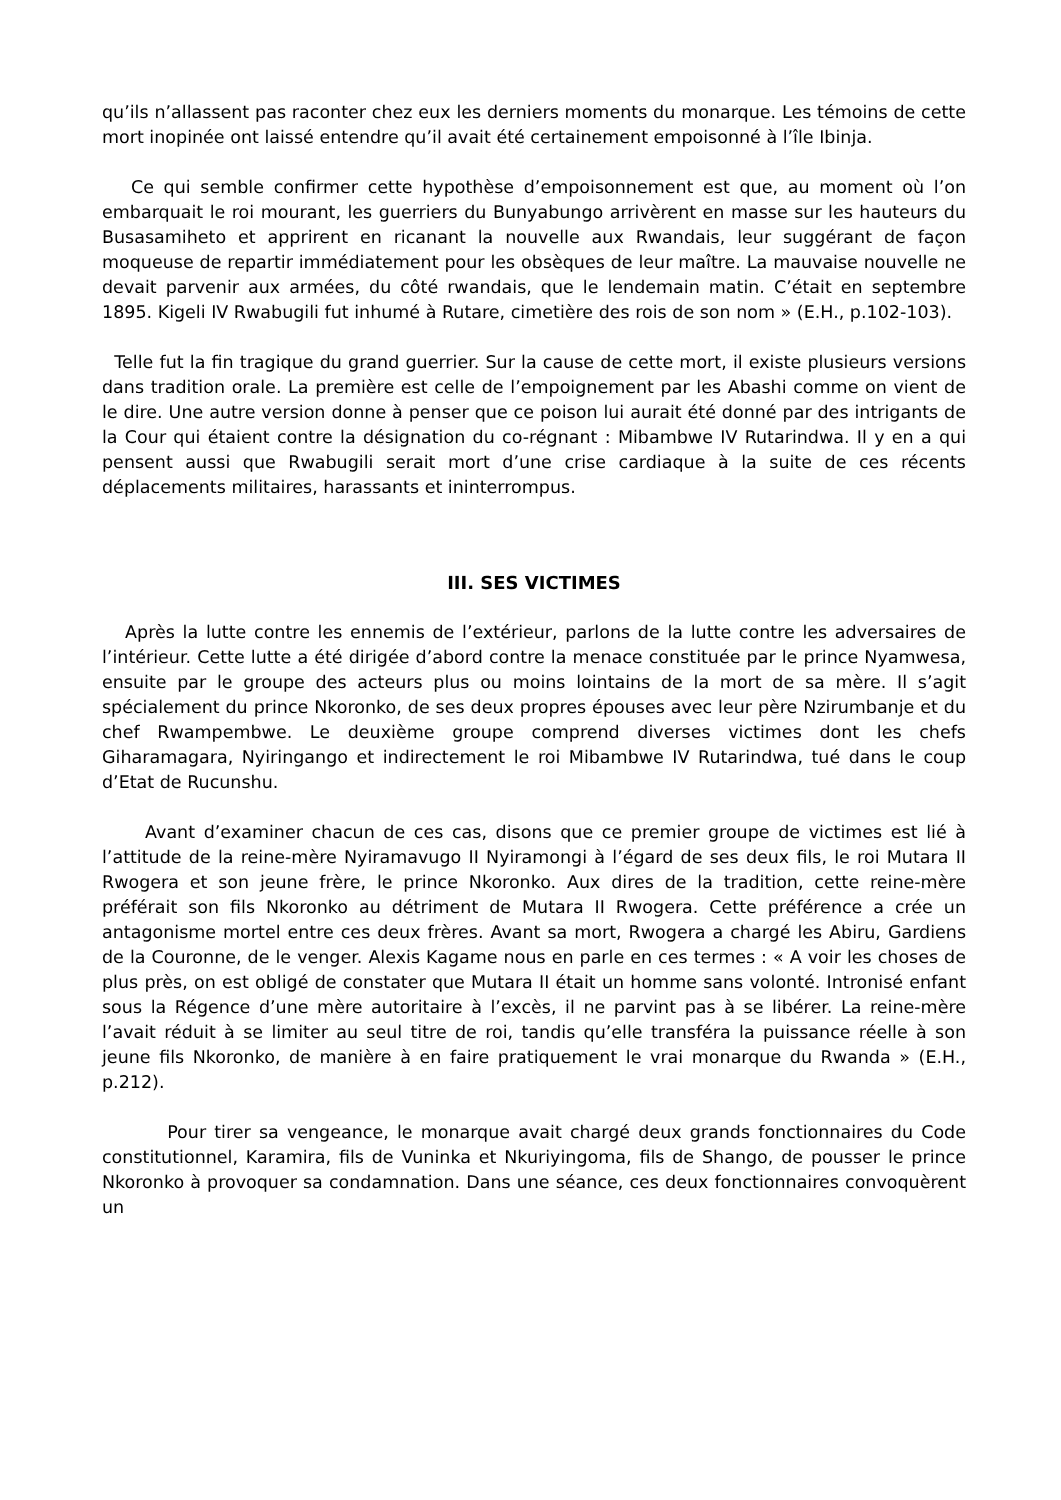qu’ils n’allassent pas raconter chez eux les derniers moments du monarque. Les témoins de cette mort inopinée ont laissé entendre qu’il avait été certainement empoisonné à l’île Ibinja.
Ce qui semble confirmer cette hypothèse d’empoisonnement est que, au moment où l’on embarquait le roi mourant, les guerriers du Bunyabungo arrivèrent en masse sur les hauteurs du Busasamiheto et apprirent en ricanant la nouvelle aux Rwandais, leur suggérant de façon moqueuse de repartir immédiatement pour les obsèques de leur maître. La mauvaise nouvelle ne devait parvenir aux armées, du côté rwandais, que le lendemain matin. C’était en septembre 1895. Kigeli IV Rwabugili fut inhumé à Rutare, cimetière des rois de son nom » (E.H., p.102-103).
Telle fut la fin tragique du grand guerrier. Sur la cause de cette mort, il existe plusieurs versions dans tradition orale. La première est celle de l’empoignement par les Abashi comme on vient de le dire. Une autre version donne à penser que ce poison lui aurait été donné par des intrigants de la Cour qui étaient contre la désignation du co-régnant : Mibambwe IV Rutarindwa. Il y en a qui pensent aussi que Rwabugili serait mort d’une crise cardiaque à la suite de ces récents déplacements militaires, harassants et ininterrompus.
III. SES VICTIMES
Après la lutte contre les ennemis de l’extérieur, parlons de la lutte contre les adversaires de l’intérieur. Cette lutte a été dirigée d’abord contre la menace constituée par le prince Nyamwesa, ensuite par le groupe des acteurs plus ou moins lointains de la mort de sa mère. Il s’agit spécialement du prince Nkoronko, de ses deux propres épouses avec leur père Nzirumbanje et du chef Rwampembwe. Le deuxième groupe comprend diverses victimes dont les chefs Giharamagara, Nyiringango et indirectement le roi Mibambwe IV Rutarindwa, tué dans le coup d’Etat de Rucunshu.
Avant d’examiner chacun de ces cas, disons que ce premier groupe de victimes est lié à l’attitude de la reine-mère Nyiramavugo II Nyiramongi à l’égard de ses deux fils, le roi Mutara II Rwogera et son jeune frère, le prince Nkoronko. Aux dires de la tradition, cette reine-mère préférait son fils Nkoronko au détriment de Mutara II Rwogera. Cette préférence a crée un antagonisme mortel entre ces deux frères. Avant sa mort, Rwogera a chargé les Abiru, Gardiens de la Couronne, de le venger. Alexis Kagame nous en parle en ces termes : « A voir les choses de plus près, on est obligé de constater que Mutara II était un homme sans volonté. Intronisé enfant sous la Régence d’une mère autoritaire à l’excès, il ne parvint pas à se libérer. La reine-mère l’avait réduit à se limiter au seul titre de roi, tandis qu’elle transféra la puissance réelle à son jeune fils Nkoronko, de manière à en faire pratiquement le vrai monarque du Rwanda » (E.H., p.212).
Pour tirer sa vengeance, le monarque avait chargé deux grands fonctionnaires du Code constitutionnel, Karamira, fils de Vuninka et Nkuriyingoma, fils de Shango, de pousser le prince Nkoronko à provoquer sa condamnation. Dans une séance, ces deux fonctionnaires convoquèrent un